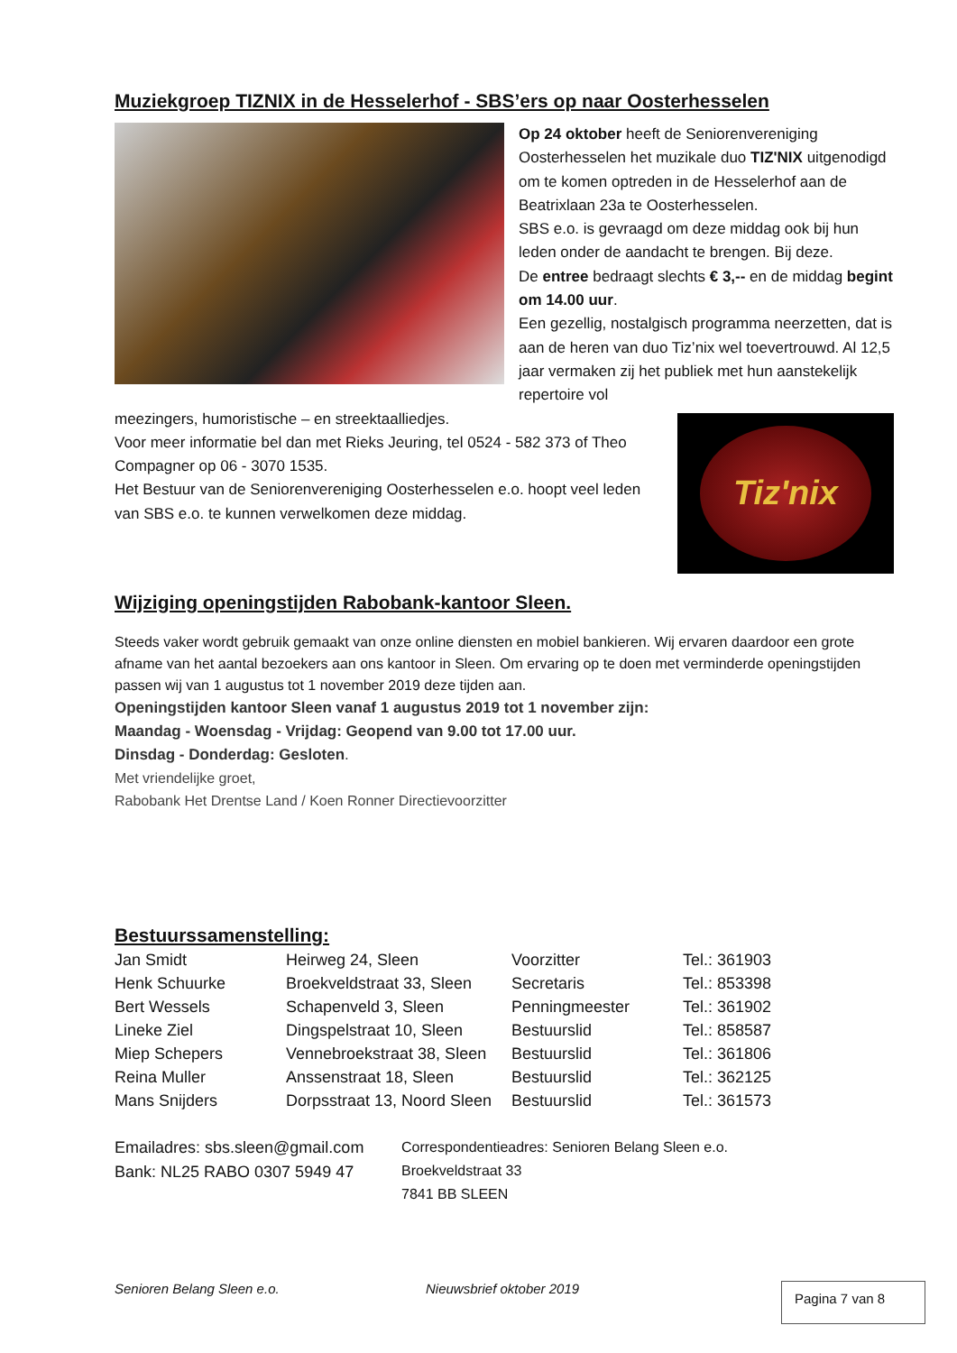Muziekgroep TIZNIX in de Hesselerhof - SBS’ers op naar Oosterhesselen
Op 24 oktober heeft de Seniorenvereniging Oosterhesselen het muzikale duo TIZ'NIX uitgenodigd om te komen optreden in de Hesselerhof aan de Beatrixlaan 23a te Oosterhesselen.
SBS e.o. is gevraagd om deze middag ook bij hun leden onder de aandacht te brengen. Bij deze.
De entree bedraagt slechts € 3,-- en de middag begint om 14.00 uur.
Een gezellig, nostalgisch programma neerzetten, dat is aan de heren van duo Tiz’nix wel toevertrouwd. Al 12,5 jaar vermaken zij het publiek met hun aanstekelijk repertoire vol
Tiz'nix
meezingers, humoristische – en streektaalliedjes.
Voor meer informatie bel dan met Rieks Jeuring, tel 0524 - 582 373 of Theo Compagner op 06 - 3070 1535.
Het Bestuur van de Seniorenvereniging Oosterhesselen e.o. hoopt veel leden van SBS e.o. te kunnen verwelkomen deze middag.
Wijziging openingstijden Rabobank-kantoor Sleen.
Steeds vaker wordt gebruik gemaakt van onze online diensten en mobiel bankieren. Wij ervaren daardoor een grote afname van het aantal bezoekers aan ons kantoor in Sleen. Om ervaring op te doen met verminderde openingstijden passen wij van 1 augustus tot 1 november 2019 deze tijden aan.
Openingstijden kantoor Sleen vanaf 1 augustus 2019 tot 1 november zijn:
Maandag - Woensdag - Vrijdag: Geopend van 9.00 tot 17.00 uur.
Dinsdag - Donderdag: Gesloten.
Met vriendelijke groet,
Rabobank Het Drentse Land / Koen Ronner Directievoorzitter
Bestuurssamenstelling:
| Jan Smidt | Heirweg 24, Sleen | Voorzitter | Tel.: 361903 |
| Henk Schuurke | Broekveldstraat 33, Sleen | Secretaris | Tel.: 853398 |
| Bert Wessels | Schapenveld 3, Sleen | Penningmeester | Tel.: 361902 |
| Lineke Ziel | Dingspelstraat 10, Sleen | Bestuurslid | Tel.: 858587 |
| Miep Schepers | Vennebroekstraat 38, Sleen | Bestuurslid | Tel.: 361806 |
| Reina Muller | Anssenstraat 18, Sleen | Bestuurslid | Tel.: 362125 |
| Mans Snijders | Dorpsstraat 13, Noord Sleen | Bestuurslid | Tel.: 361573 |
Emailadres: sbs.sleen@gmail.com
Bank: NL25 RABO 0307 5949 47
Correspondentieadres: Senioren Belang Sleen e.o.
Broekveldstraat 33
7841 BB SLEEN
Senioren Belang Sleen e.o. Nieuwsbrief oktober 2019 Pagina 7 van 8